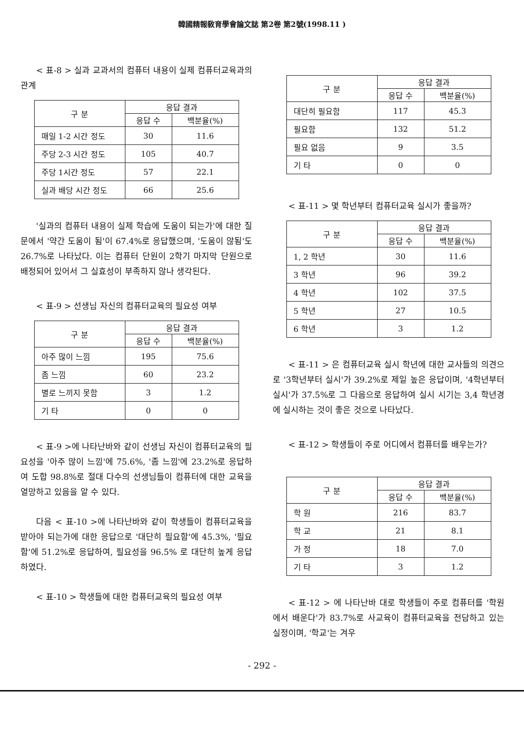韓國精報敎育學會論文誌 第2卷 第2號(1998.11 )
< 표-8 > 실과 교과서의 컴퓨터 내용이 실제 컴퓨터교육과의 관계
| 구 분 | 응답 결과 | |
| --- | --- | --- |
| | 응답 수 | 백분율(%) |
| 매일 1-2 시간 정도 | 30 | 11.6 |
| 주당 2-3 시간 정도 | 105 | 40.7 |
| 주당 1시간 정도 | 57 | 22.1 |
| 실과 배당 시간 정도 | 66 | 25.6 |
'실과의 컴퓨터 내용이 실제 학습에 도움이 되는가'에 대한 질문에서 '약간 도움이 됨'이 67.4%로 응답했으며, '도움이 않됨'도 26.7%로 나타났다. 이는 컴퓨터 단원이 2학기 마지막 단원으로 배정되어 있어서 그 실효성이 부족하지 않나 생각된다.
< 표-9 > 선생님 자신의 컴퓨터교육의 필요성 여부
| 구 분 | 응답 결과 | |
| --- | --- | --- |
| | 응답 수 | 백분율(%) |
| 아주 많이 느낌 | 195 | 75.6 |
| 좀 느낌 | 60 | 23.2 |
| 별로 느끼지 못함 | 3 | 1.2 |
| 기 타 | 0 | 0 |
< 표-9 >에 나타난바와 같이 선생님 자신이 컴퓨터교육의 필요성을 '아주 많이 느낌'에 75.6%, '좀 느낌'에 23.2%로 응답하여 도합 98.8%로 절대 다수의 선생님들이 컴퓨터에 대한 교육을 열망하고 있음을 알 수 있다.
다음 < 표-10 >에 나타난바와 같이 학생들이 컴퓨터교육을 받아야 되는가에 대한 응답으로 '대단히 필요함'에 45.3%, '필요함'에 51.2%로 응답하여, 필요성을 96.5% 로 대단히 높게 응답하였다.
< 표-10 > 학생들에 대한 컴퓨터교육의 필요성 여부
| 구 분 | 응답 결과 | |
| --- | --- | --- |
| | 응답 수 | 백분율(%) |
| 대단히 필요함 | 117 | 45.3 |
| 필요함 | 132 | 51.2 |
| 필요 없음 | 9 | 3.5 |
| 기 타 | 0 | 0 |
< 표-11 > 몇 학년부터 컴퓨터교육 실시가 좋을까?
| 구 분 | 응답 결과 | |
| --- | --- | --- |
| | 응답 수 | 백분율(%) |
| 1, 2 학년 | 30 | 11.6 |
| 3 학년 | 96 | 39.2 |
| 4 학년 | 102 | 37.5 |
| 5 학년 | 27 | 10.5 |
| 6 학년 | 3 | 1.2 |
< 표-11 > 은 컴퓨터교육 실시 학년에 대한 교사들의 의견으로 '3학년부터 실시'가 39.2%로 제일 높은 응답이며, '4학년부터 실시'가 37.5%로 그 다음으로 응답하여 실시 시기는 3,4 학년경에 실시하는 것이 좋은 것으로 나타났다.
< 표-12 > 학생들이 주로 어디에서 컴퓨터를 배우는가?
| 구 분 | 응답 결과 | |
| --- | --- | --- |
| | 응답 수 | 백분율(%) |
| 학 원 | 216 | 83.7 |
| 학 교 | 21 | 8.1 |
| 가 정 | 18 | 7.0 |
| 기 타 | 3 | 1.2 |
< 표-12 > 에 나타난바 대로 학생들이 주로 컴퓨터를 '학원에서 배운다'가 83.7%로 사교육이 컴퓨터교육을 전담하고 있는 실정이며, '학교'는 겨우
- 292 -